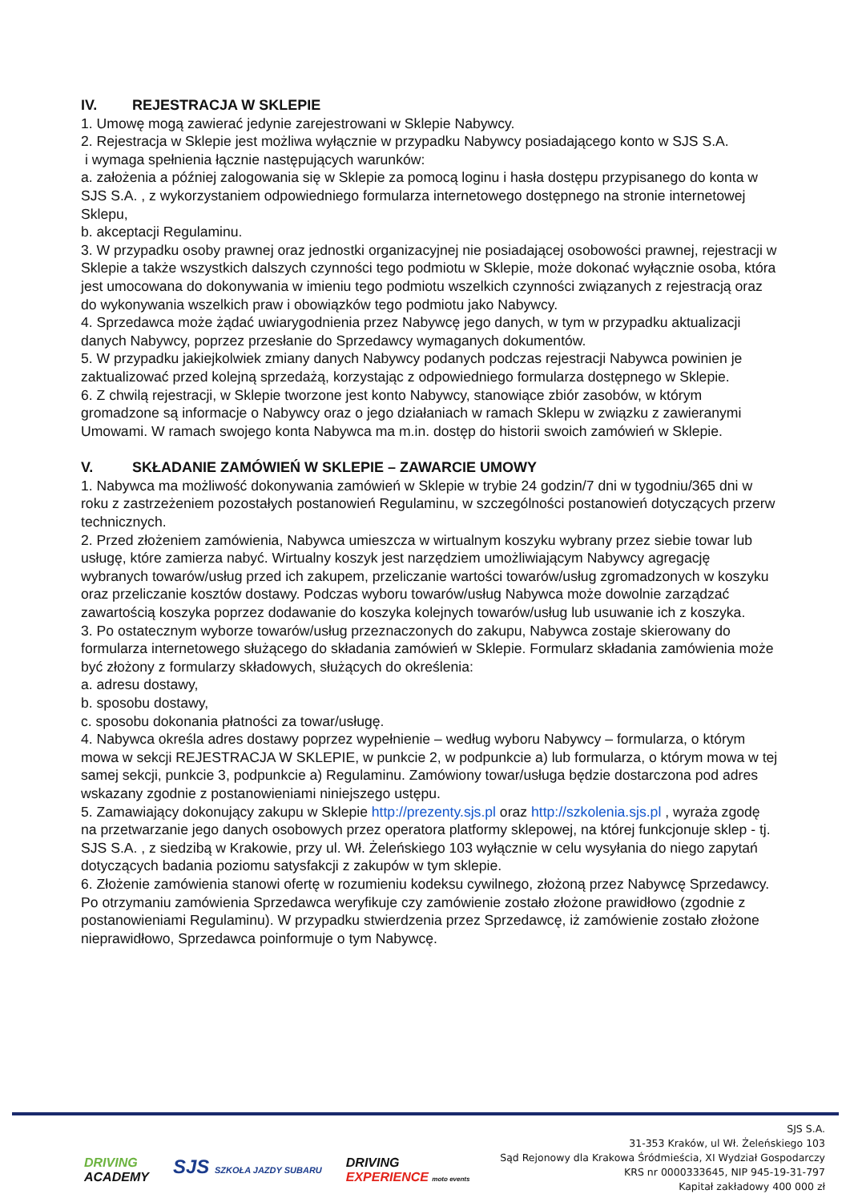IV. REJESTRACJA W SKLEPIE
1. Umowę mogą zawierać jedynie zarejestrowani w Sklepie Nabywcy.
2. Rejestracja w Sklepie jest możliwa wyłącznie w przypadku Nabywcy posiadającego konto w SJS S.A.
i wymaga spełnienia łącznie następujących warunków:
a. założenia a później zalogowania się w Sklepie za pomocą loginu i hasła dostępu przypisanego do konta w SJS S.A. , z wykorzystaniem odpowiedniego formularza internetowego dostępnego na stronie internetowej Sklepu,
b. akceptacji Regulaminu.
3. W przypadku osoby prawnej oraz jednostki organizacyjnej nie posiadającej osobowości prawnej, rejestracji w Sklepie a także wszystkich dalszych czynności tego podmiotu w Sklepie, może dokonać wyłącznie osoba, która jest umocowana do dokonywania w imieniu tego podmiotu wszelkich czynności związanych z rejestracją oraz do wykonywania wszelkich praw i obowiązków tego podmiotu jako Nabywcy.
4. Sprzedawca może żądać uwiarygodnienia przez Nabywcę jego danych, w tym w przypadku aktualizacji danych Nabywcy, poprzez przesłanie do Sprzedawcy wymaganych dokumentów.
5. W przypadku jakiejkolwiek zmiany danych Nabywcy podanych podczas rejestracji Nabywca powinien je zaktualizować przed kolejną sprzedażą, korzystając z odpowiedniego formularza dostępnego w Sklepie.
6. Z chwilą rejestracji, w Sklepie tworzone jest konto Nabywcy, stanowiące zbiór zasobów, w którym gromadzone są informacje o Nabywcy oraz o jego działaniach w ramach Sklepu w związku z zawieranymi Umowami. W ramach swojego konta Nabywca ma m.in. dostęp do historii swoich zamówień w Sklepie.
V. SKŁADANIE ZAMÓWIEŃ W SKLEPIE – ZAWARCIE UMOWY
1. Nabywca ma możliwość dokonywania zamówień w Sklepie w trybie 24 godzin/7 dni w tygodniu/365 dni w roku z zastrzeżeniem pozostałych postanowień Regulaminu, w szczególności postanowień dotyczących przerw technicznych.
2. Przed złożeniem zamówienia, Nabywca umieszcza w wirtualnym koszyku wybrany przez siebie towar lub usługę, które zamierza nabyć. Wirtualny koszyk jest narzędziem umożliwiającym Nabywcy agregację wybranych towarów/usług przed ich zakupem, przeliczanie wartości towarów/usług zgromadzonych w koszyku oraz przeliczanie kosztów dostawy. Podczas wyboru towarów/usług Nabywca może dowolnie zarządzać zawartością koszyka poprzez dodawanie do koszyka kolejnych towarów/usług lub usuwanie ich z koszyka.
3. Po ostatecznym wyborze towarów/usług przeznaczonych do zakupu, Nabywca zostaje skierowany do formularza internetowego służącego do składania zamówień w Sklepie. Formularz składania zamówienia może być złożony z formularzy składowych, służących do określenia:
a. adresu dostawy,
b. sposobu dostawy,
c. sposobu dokonania płatności za towar/usługę.
4. Nabywca określa adres dostawy poprzez wypełnienie – według wyboru Nabywcy – formularza, o którym mowa w sekcji REJESTRACJA W SKLEPIE, w punkcie 2, w podpunkcie a) lub formularza, o którym mowa w tej samej sekcji, punkcie 3, podpunkcie a) Regulaminu. Zamówiony towar/usługa będzie dostarczona pod adres wskazany zgodnie z postanowieniami niniejszego ustępu.
5. Zamawiający dokonujący zakupu w Sklepie http://prezenty.sjs.pl oraz http://szkolenia.sjs.pl , wyraża zgodę na przetwarzanie jego danych osobowych przez operatora platformy sklepowej, na której funkcjonuje sklep - tj. SJS S.A. , z siedzibą w Krakowie, przy ul. Wł. Żeleńskiego 103 wyłącznie w celu wysyłania do niego zapytań dotyczących badania poziomu satysfakcji z zakupów w tym sklepie.
6. Złożenie zamówienia stanowi ofertę w rozumieniu kodeksu cywilnego, złożoną przez Nabywcę Sprzedawcy. Po otrzymaniu zamówienia Sprzedawca weryfikuje czy zamówienie zostało złożone prawidłowo (zgodnie z postanowieniami Regulaminu). W przypadku stwierdzenia przez Sprzedawcę, iż zamówienie zostało złożone nieprawidłowo, Sprzedawca poinformuje o tym Nabywcę.
DRIVING
ACADEMY
SJS SZKOŁA JAZDY SUBARU
DRIVING
EXPERIENCE moto events
SJS S.A.
31-353 Kraków, ul Wł. Żeleńskiego 103
Sąd Rejonowy dla Krakowa Śródmieścia, XI Wydział Gospodarczy
KRS nr 0000333645, NIP 945-19-31-797
Kapitał zakładowy 400 000 zł